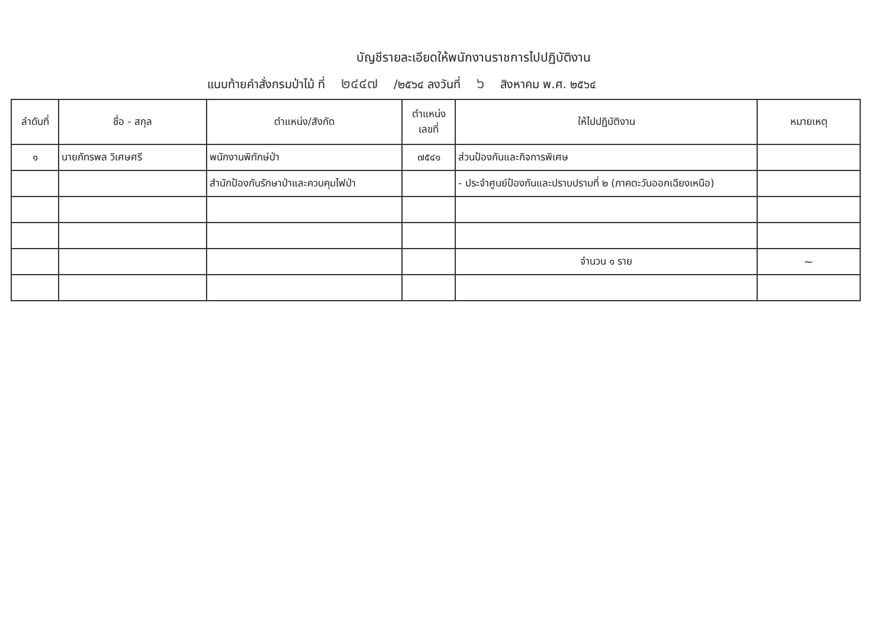บัญชีรายละเอียดให้พนักงานราชการไปปฏิบัติงาน
แนบท้ายคำสั่งกรมป่าไม้ ที่ ๒๔๔๗ /๒๕๖๔ ลงวันที่ ๖ สิงหาคม พ.ศ. ๒๕๖๔
| ลำดับที่ | ชื่อ - สกุล | ตำแหน่ง/สังกัด | ตำแหน่ง เลขที่ | ให้ไปปฏิบัติงาน | หมายเหตุ |
| --- | --- | --- | --- | --- | --- |
| ๑ | นายภัทรพล วิเศษศรี | พนักงานพิทักษ์ป่า | ๗๕๔๑ | ส่วนป้องกันและกิจการพิเศษ | |
| | | สำนักป้องกันรักษาป่าและควบคุมไฟป่า | | - ประจำศูนย์ป้องกันและปราบปรามที่ ๒ (ภาคตะวันออกเฉียงเหนือ) | |
| | | | | จำนวน ๑ ราย | ~ |